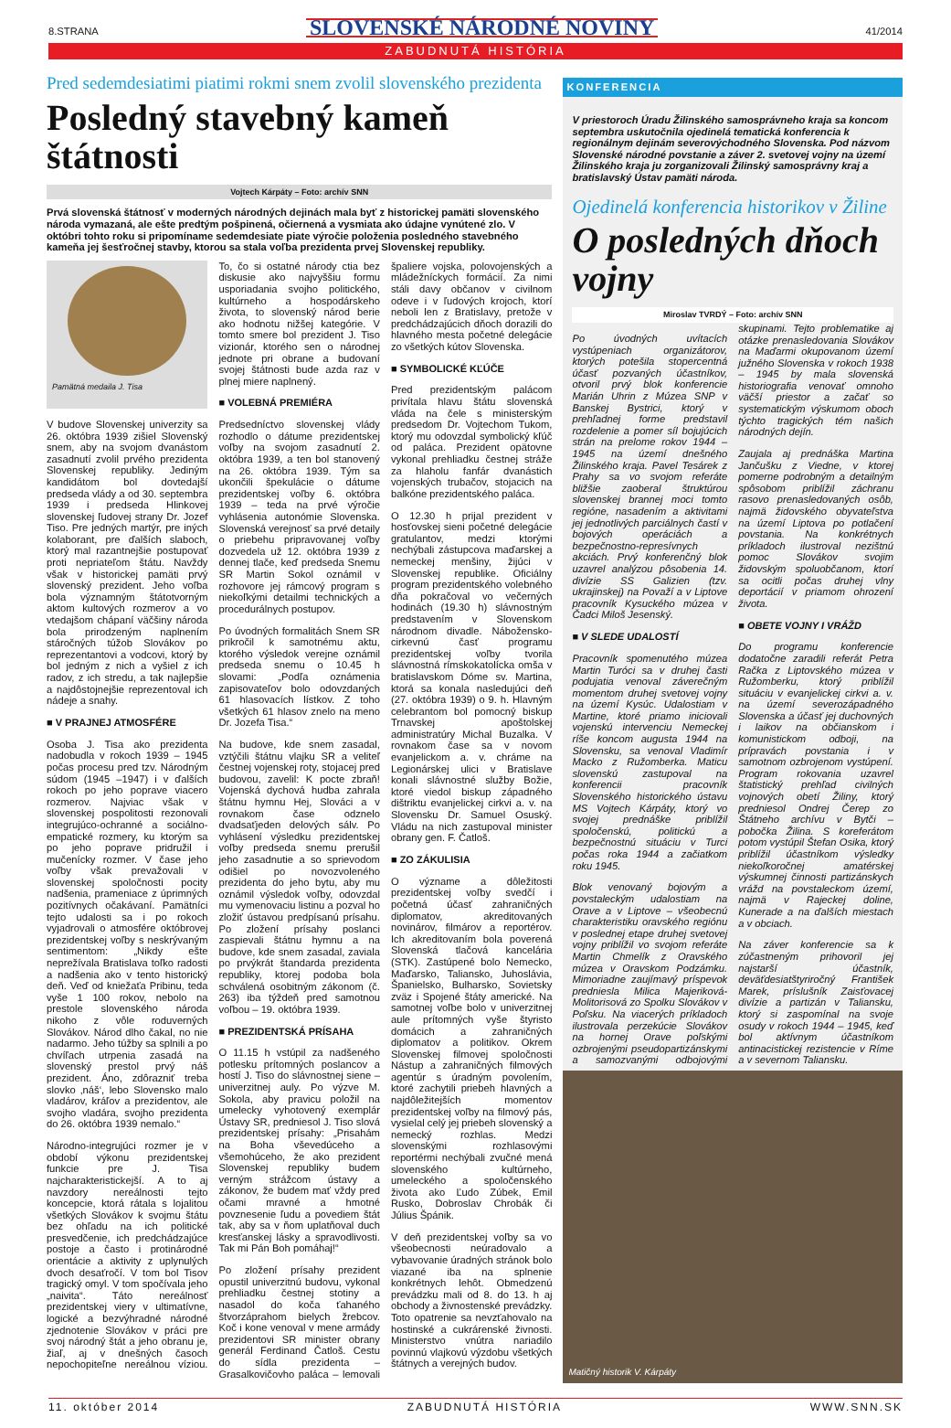8.STRANA SLOVENSKÉ NÁRODNÉ NOVINY 41/2014
ZABUDNUTÁ HISTÓRIA
Pred sedemdesiatimi piatimi rokmi snem zvolil slovenského prezidenta
Posledný stavebný kameň štátnosti
Vojtech Kárpáty – Foto: archív SNN
Prvá slovenská štátnosť v moderných národných dejinách mala byť z historickej pamäti slovenského národa vymazaná, ale ešte predtým pošpinená, očiernená a vysmiata ako údajne vynútené zlo. V októbri tohto roku si pripomíname sedemdesiate piate výročie položenia posledného stavebného kameňa jej šesťročnej stavby, ktorou sa stala voľba prezidenta prvej Slovenskej republiky.
Pamätná medaila J. Tisa
V budove Slovenskej univerzity sa 26. októbra 1939 zišiel Slovenský snem, aby na svojom dvanástom zasadnutí zvolil prvého prezidenta Slovenskej republiky. Jediným kandidátom bol dovtedajší predseda vlády a od 30. septembra 1939 i predseda Hlinkovej slovenskej ľudovej strany Dr. Jozef Tiso. Pre jedných martýr, pre iných kolaborant, pre ďalších slaboch, ktorý mal razantnejšie postupovať proti nepriateľom štátu. Navždy však v historickej pamäti prvý slovenský prezident. Jeho voľba bola významným štátotvorným aktom kultových rozmerov a vo vtedajšom chápaní väčšiny národa bola prirodzeným naplnením stáročných túžob Slovákov po reprezentantovi a vodcovi, ktorý by bol jedným z nich a vyšiel z ich radov, z ich stredu, a tak najlepšie a najdôstojnejšie reprezentoval ich nádeje a snahy.
■ V PRAJNEJ ATMOSFÉRE
Osoba J. Tisa ako prezidenta nadobudla v rokoch 1939 – 1945 počas procesu pred tzv. Národným súdom (1945 –1947) i v ďalších rokoch po jeho poprave viacero rozmerov. Najviac však v slovenskej pospolitosti rezonovali integrujúco-ochranné a sociálno-empatické rozmery, ku ktorým sa po jeho poprave pridružil i mučenícky rozmer. V čase jeho voľby však prevažovali v slovenskej spoločnosti pocity nadšenia, prameniace z úprimných pozitívnych očakávaní. Pamätníci tejto udalosti sa i po rokoch vyjadrovali o atmosfére októbrovej prezidentskej voľby s neskrývaným sentimentom: „Nikdy ešte neprežívala Bratislava toľko radosti a nadšenia ako v tento historický deň. Veď od kniežaťa Pribinu, teda vyše 1 100 rokov, nebolo na prestole slovenského národa nikoho z vôle roduverných Slovákov. Národ dlho čakal, no nie nadarmo. Jeho túžby sa splnili a po chvíľach utrpenia zasadá na slovenský prestol prvý náš prezident. Áno, zdôrazniť treba slovko ‚náš‘, lebo Slovensko malo vladárov, kráľov a prezidentov, ale svojho vladára, svojho prezidenta do 26. októbra 1939 nemalo.“
Národno-integrujúci rozmer je v období výkonu prezidentskej funkcie pre J. Tisa najcharakteristickejší. A to aj navzdory nereálnosti tejto koncepcie, ktorá rátala s lojalitou všetkých Slovákov k svojmu štátu bez ohľadu na ich politické presvedčenie, ich predchádzajúce postoje a často i protinárodné orientácie a aktivity z uplynulých dvoch desaťročí. V tom bol Tisov tragický omyl. V tom spočívala jeho „naivita“. Táto nereálnosť prezidentskej viery v ultimatívne, logické a bezvýhradné národné zjednotenie Slovákov v práci pre svoj národný štát a jeho obranu je, žiaľ, aj v dnešných časoch nepochopiteľne nereálnou víziou. To, čo si ostatné národy ctia bez diskusie ako najvyššiu formu usporiadania svojho politického, kultúrneho a hospodárskeho života, to slovenský národ berie ako hodnotu nižšej kategórie. V tomto smere bol prezident J. Tiso vizionár, ktorého sen o národnej jednote pri obrane a budovaní svojej štátnosti bude azda raz v plnej miere naplnený.
■ VOLEBNÁ PREMIÉRA
Predsedníctvo slovenskej vlády rozhodlo o dátume prezidentskej voľby na svojom zasadnutí 2. októbra 1939, a ten bol stanovený na 26. októbra 1939. Tým sa ukončili špekulácie o dátume prezidentskej voľby 6. októbra 1939 – teda na prvé výročie vyhlásenia autonómie Slovenska. Slovenská verejnosť sa prvé detaily o priebehu pripravovanej voľby dozvedela už 12. októbra 1939 z dennej tlače, keď predseda Snemu SR Martin Sokol oznámil v rozhovore jej rámcový program s niekoľkými detailmi technických a procedurálnych postupov.
Po úvodných formalitách Snem SR prikročil k samotnému aktu, ktorého výsledok verejne oznámil predseda snemu o 10.45 h slovami: „Podľa oznámenia zapisovateľov bolo odovzdaných 61 hlasovacích lístkov. Z toho všetkých 61 hlasov znelo na meno Dr. Jozefa Tisa.“
Na budove, kde snem zasadal, vztýčili štátnu vlajku SR a veliteľ čestnej vojenskej roty, stojacej pred budovou, zavelil: K pocte zbraň! Vojenská dychová hudba zahrala štátnu hymnu Hej, Slováci a v rovnakom čase odznelo dvadsaťjeden delových sálv. Po vyhlásení výsledku prezidentskej voľby predseda snemu prerušil jeho zasadnutie a so sprievodom odišiel po novozvoleného prezidenta do jeho bytu, aby mu oznámil výsledok voľby, odovzdal mu vymenovaciu listinu a pozval ho zložiť ústavou predpísanú prísahu. Po zložení prísahy poslanci zaspievali štátnu hymnu a na budove, kde snem zasadal, zaviala po prvýkrát štandarda prezidenta republiky, ktorej podoba bola schválená osobitným zákonom (č. 263) iba týždeň pred samotnou voľbou – 19. októbra 1939.
■ PREZIDENTSKÁ PRÍSAHA
O 11.15 h vstúpil za nadšeného potlesku prítomných poslancov a hostí J. Tiso do slávnostnej siene – univerzitnej auly. Po výzve M. Sokola, aby pravicu položil na umelecky vyhotovený exemplár Ústavy SR, predniesol J. Tiso slová prezidentskej prísahy: „Prisahám na Boha vševedúceho a všemohúceho, že ako prezident Slovenskej republiky budem verným strážcom ústavy a zákonov, že budem mať vždy pred očami mravné a hmotné povznesenie ľudu a povediem štát tak, aby sa v ňom uplatňoval duch kresťanskej lásky a spravodlivosti. Tak mi Pán Boh pomáhaj!“
Po zložení prísahy prezident opustil univerzitnú budovu, vykonal prehliadku čestnej stotiny a nasadol do koča ťahaného štvorzáprahom bielych žrebcov. Koč i kone venoval v mene armády prezidentovi SR minister obrany generál Ferdinand Čatloš. Cestu do sídla prezidenta – Grasalkovičovho paláca – lemovali špaliere vojska, polovojenských a mládežníckych formácií. Za nimi stáli davy občanov v civilnom odeve i v ľudových krojoch, ktorí neboli len z Bratislavy, pretože v predchádzajúcich dňoch dorazili do hlavného mesta početné delegácie zo všetkých kútov Slovenska.
■ SYMBOLICKÉ KĽÚČE
Pred prezidentským palácom privítala hlavu štátu slovenská vláda na čele s ministerským predsedom Dr. Vojtechom Tukom, ktorý mu odovzdal symbolický kľúč od paláca. Prezident opätovne vykonal prehliadku čestnej stráže za hlaholu fanfár dvanástich vojenských trubačov, stojacich na balkóne prezidentského paláca.
O 12.30 h prijal prezident v hosťovskej sieni početné delegácie gratulantov, medzi ktorými nechýbali zástupcova maďarskej a nemeckej menšiny, žijúci v Slovenskej republike. Oficiálny program prezidentského volebného dňa pokračoval vo večerných hodinách (19.30 h) slávnostným predstavením v Slovenskom národnom divadle. Nábožensko-cirkevnú časť programu prezidentskej voľby tvorila slávnostná rímskokatolícka omša v bratislavskom Dóme sv. Martina, ktorá sa konala nasledujúci deň (27. októbra 1939) o 9. h. Hlavným celebrantom bol pomocný biskup Trnavskej apoštolskej administratúry Michal Buzalka. V rovnakom čase sa v novom evanjelickom a. v. chráme na Legionárskej ulici v Bratislave konali slávnostné služby Božie, ktoré viedol biskup západného dištriktu evanjelickej cirkvi a. v. na Slovensku Dr. Samuel Osuský. Vládu na nich zastupoval minister obrany gen. F. Čatloš.
■ ZO ZÁKULISIA
O význame a dôležitosti prezidentskej voľby svedčí i početná účasť zahraničných diplomatov, akreditovaných novinárov, filmárov a reportérov. Ich akreditovaním bola poverená Slovenská tlačová kancelária (STK). Zastúpené bolo Nemecko, Maďarsko, Taliansko, Juhoslávia, Španielsko, Bulharsko, Sovietsky zväz i Spojené štáty americké. Na samotnej voľbe bolo v univerzitnej aule prítomných vyše štyristo domácich a zahraničných diplomatov a politikov. Okrem Slovenskej filmovej spoločnosti Nástup a zahraničných filmových agentúr s úradným povolením, ktoré zachytili priebeh hlavných a najdôležitejších momentov prezidentskej voľby na filmový pás, vysielal celý jej priebeh slovenský a nemecký rozhlas. Medzi slovenskými rozhlasovými reportérmi nechýbali zvučné mená slovenského kultúrneho, umeleckého a spoločenského života ako Ľudo Zúbek, Emil Rusko, Dobroslav Chrobák či Július Špánik.
V deň prezidentskej voľby sa vo všeobecnosti neúradovalo a vybavovanie úradných stránok bolo viazané iba na splnenie konkrétnych lehôt. Obmedzenú prevádzku mali od 8. do 13. h aj obchody a živnostenské prevádzky. Toto opatrenie sa nevzťahovalo na hostinské a cukrárenské živnosti. Ministerstvo vnútra nariadilo povinnú vlajkovú výzdobu všetkých štátnych a verejných budov.
KONFERENCIA
V priestoroch Úradu Žilinského samosprávneho kraja sa koncom septembra uskutočnila ojedinelá tematická konferencia k regionálnym dejinám severovýchodného Slovenska. Pod názvom Slovenské národné povstanie a záver 2. svetovej vojny na území Žilinského kraja ju zorganizovali Žilinský samosprávny kraj a bratislavský Ústav pamäti národa.
Ojedinelá konferencia historikov v Žiline
O posledných dňoch vojny
Miroslav TVRDÝ – Foto: archív SNN
Po úvodných uvítacích vystúpeniach organizátorov, ktorých potešila stopercentná účasť pozvaných účastníkov, otvoril prvý blok konferencie Marián Uhrin z Múzea SNP v Banskej Bystrici, ktorý v prehľadnej forme predstavil rozdelenie a pomer síl bojujúcich strán na prelome rokov 1944 – 1945 na území dnešného Žilinského kraja. Pavel Tesárek z Prahy sa vo svojom referáte bližšie zaoberal štruktúrou slovenskej brannej moci tomto regióne, nasadením a aktivitami jej jednotlivých parciálnych častí v bojových operáciách a bezpečnostno-represívnych akciách. Prvý konferenčný blok uzavrel analýzou pôsobenia 14. divízie SS Galizien (tzv. ukrajinskej) na Považí a v Liptove pracovník Kysuckého múzea v Čadci Miloš Jesenský.
■ V SLEDE UDALOSTÍ
Pracovník spomenutého múzea Martin Turóci sa v druhej časti podujatia venoval záverečným momentom druhej svetovej vojny na území Kysúc. Udalostiam v Martine, ktoré priamo iniciovali vojenskú intervenciu Nemeckej ríše koncom augusta 1944 na Slovensku, sa venoval Vladimír Macko z Ružomberka. Maticu slovenskú zastupoval na konferencii pracovník Slovenského historického ústavu MS Vojtech Kárpáty, ktorý vo svojej prednáške priblížil spoločenskú, politickú a bezpečnostnú situáciu v Turci počas roka 1944 a začiatkom roku 1945.
Blok venovaný bojovým a povstaleckým udalostiam na Orave a v Liptove – všeobecnú charakteristiku oravského regiónu v poslednej etape druhej svetovej vojny priblížil vo svojom referáte Martin Chmelík z Oravského múzea v Oravskom Podzámku. Mimoriadne zaujímavý príspevok predniesla Milica Majeriková-Molitorisová zo Spolku Slovákov v Poľsku. Na viacerých príkladoch ilustrovala perzekúcie Slovákov na hornej Orave poľskými ozbrojenými pseudopartizánskymi a samozvanými odbojovými skupinami. Tejto problematike aj otázke prenasledovania Slovákov na Maďarmi okupovanom území južného Slovenska v rokoch 1938 – 1945 by mala slovenská historiografia venovať omnoho väčší priestor a začať so systematickým výskumom oboch týchto tragických tém našich národných dejín.
Zaujala aj prednáška Martina Jančušku z Viedne, v ktorej pomerne podrobným a detailným spôsobom priblížil záchranu rasovo prenasledovaných osôb, najmä židovského obyvateľstva na území Liptova po potlačení povstania. Na konkrétnych príkladoch ilustroval nezištnú pomoc Slovákov svojim židovským spoluobčanom, ktorí sa ocitli počas druhej vlny deportácií v priamom ohrození života.
■ OBETE VOJNY I VRÁŽD
Do programu konferencie dodatočne zaradili referát Petra Račka z Liptovského múzea v Ružomberku, ktorý priblížil situáciu v evanjelickej cirkvi a. v. na území severozápadného Slovenska a účasť jej duchovných i laikov na občianskom i komunistickom odboji, na prípravách povstania i v samotnom ozbrojenom vystúpení. Program rokovania uzavrel štatistický prehľad civilných vojnových obetí Žiliny, ktorý predniesol Ondrej Čerep zo Štátneho archívu v Bytči – pobočka Žilina. S koreferátom potom vystúpil Štefan Osika, ktorý priblížil účastníkom výsledky niekoľkoročnej amatérskej výskumnej činnosti partizánskych vrážd na povstaleckom území, najmä v Rajeckej doline, Kunerade a na ďalších miestach a v obciach.
Na záver konferencie sa k zúčastneným prihovoril jej najstarší účastník, deväťdesiatštyriročný František Marek, príslušník Zaisťovacej divízie a partizán v Taliansku, ktorý si zaspomínal na svoje osudy v rokoch 1944 – 1945, keď bol aktívnym účastníkom antinacistickej rezistencie v Ríme a v severnom Taliansku.
Matičný historik V. Kárpáty
11. október 2014 ZABUDNUTÁ HISTÓRIA WWW.SNN.SK